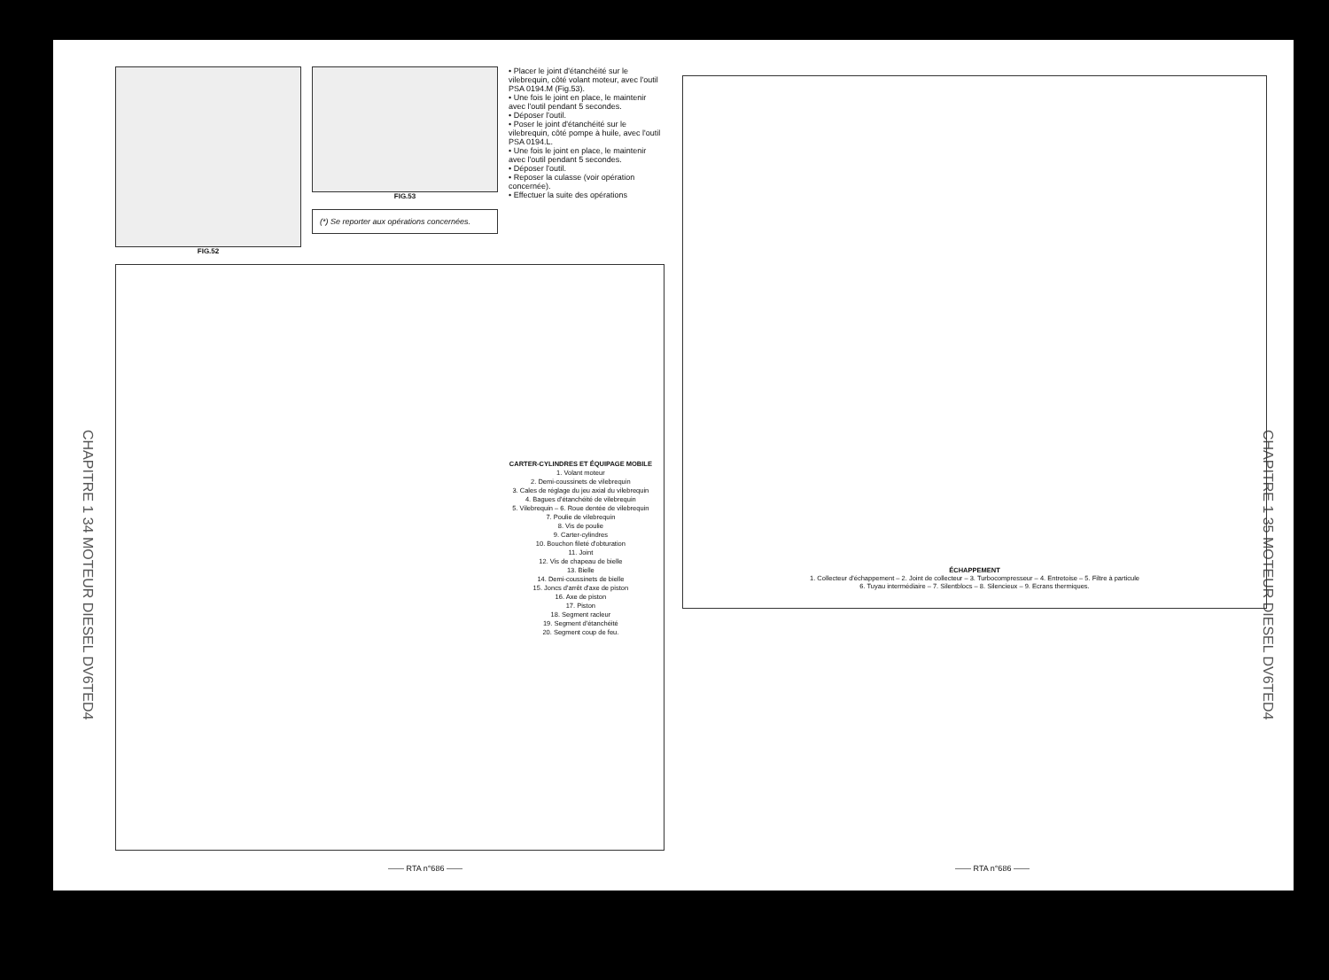CHAPITRE 1 34 MOTEUR DIESEL DV6TED4
FIG.52 FIG.53
(*) Se reporter aux opérations concernées.
• Placer le joint d'étanchéité sur le vilebrequin, côté volant moteur, avec l'outil PSA 0194.M (Fig.53).
• Une fois le joint en place, le maintenir avec l'outil pendant 5 secondes.
• Déposer l'outil.
• Poser le joint d'étanchéité sur le vilebrequin, côté pompe à huile, avec l'outil PSA 0194.L.
• Une fois le joint en place, le maintenir avec l'outil pendant 5 secondes.
• Déposer l'outil.
• Reposer la culasse (voir opération concernée).
• Effectuer la suite des opérations
CARTER-CYLINDRES ET ÉQUIPAGE MOBILE
1. Volant moteur
2. Demi-coussinets de vilebrequin
3. Cales de réglage du jeu axial du vilebrequin
4. Bagues d'étanchéité de vilebrequin
5. Vilebrequin – 6. Roue dentée de vilebrequin
7. Poulie de vilebrequin
8. Vis de poulie
9. Carter-cylindres
10. Bouchon fileté d'obturation
11. Joint
12. Vis de chapeau de bielle
13. Bielle
14. Demi-coussinets de bielle
15. Joncs d'arrêt d'axe de piston
16. Axe de piston
17. Piston
18. Segment racleur
19. Segment d'étanchéité
20. Segment coup de feu.
—— RTA n°686 ——
CHAPITRE 1 35 MOTEUR DIESEL DV6TED4
ÉCHAPPEMENT
1. Collecteur d'échappement – 2. Joint de collecteur – 3. Turbocompresseur – 4. Entretoise – 5. Filtre à particule
6. Tuyau intermédiaire – 7. Silentblocs – 8. Silencieux – 9. Ecrans thermiques.
—— RTA n°686 ——